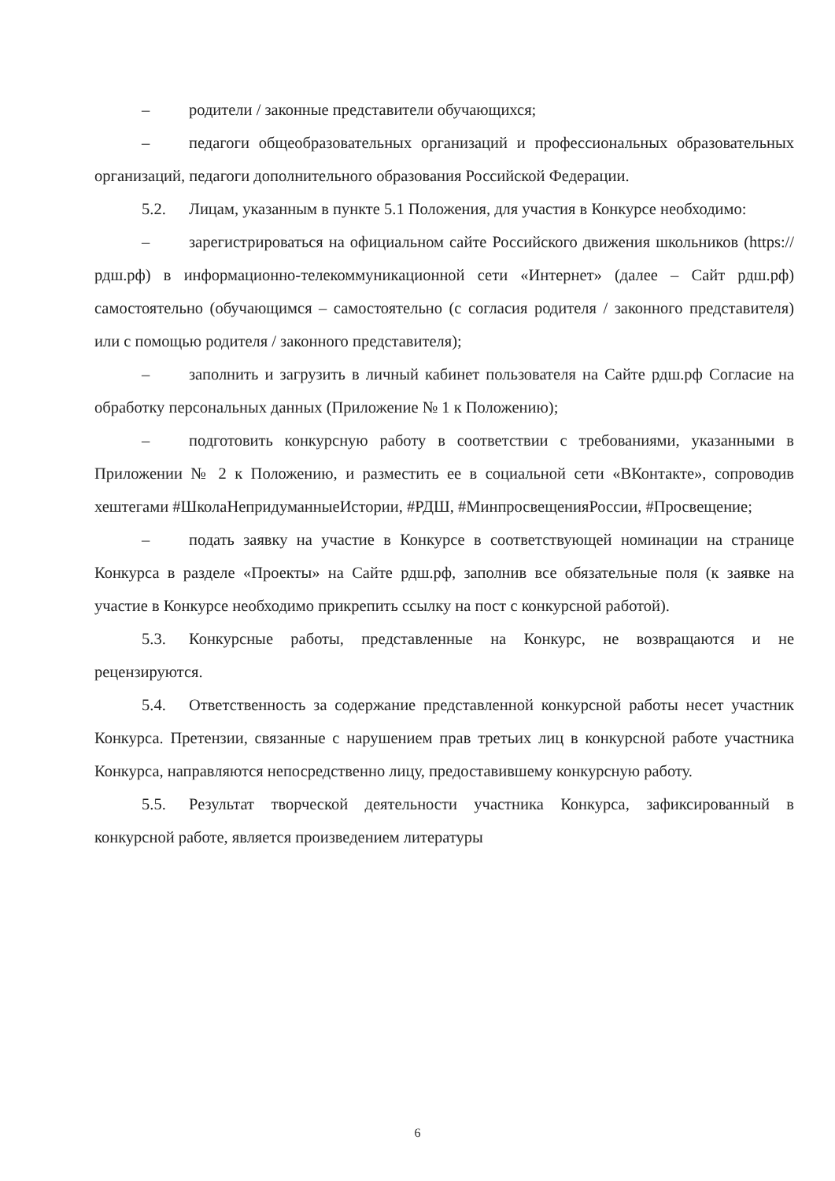– родители / законные представители обучающихся;
– педагоги общеобразовательных организаций и профессиональных образовательных организаций, педагоги дополнительного образования Российской Федерации.
5.2. Лицам, указанным в пункте 5.1 Положения, для участия в Конкурсе необходимо:
– зарегистрироваться на официальном сайте Российского движения школьников (https://рдш.рф) в информационно-телекоммуникационной сети «Интернет» (далее – Сайт рдш.рф) самостоятельно (обучающимся – самостоятельно (с согласия родителя / законного представителя) или с помощью родителя / законного представителя);
– заполнить и загрузить в личный кабинет пользователя на Сайте рдш.рф Согласие на обработку персональных данных (Приложение № 1 к Положению);
– подготовить конкурсную работу в соответствии с требованиями, указанными в Приложении № 2 к Положению, и разместить ее в социальной сети «ВКонтакте», сопроводив хештегами #ШколаНепридуманныеИстории, #РДШ, #МинпросвещенияРоссии, #Просвещение;
– подать заявку на участие в Конкурсе в соответствующей номинации на странице Конкурса в разделе «Проекты» на Сайте рдш.рф, заполнив все обязательные поля (к заявке на участие в Конкурсе необходимо прикрепить ссылку на пост с конкурсной работой).
5.3. Конкурсные работы, представленные на Конкурс, не возвращаются и не рецензируются.
5.4. Ответственность за содержание представленной конкурсной работы несет участник Конкурса. Претензии, связанные с нарушением прав третьих лиц в конкурсной работе участника Конкурса, направляются непосредственно лицу, предоставившему конкурсную работу.
5.5. Результат творческой деятельности участника Конкурса, зафиксированный в конкурсной работе, является произведением литературы
6